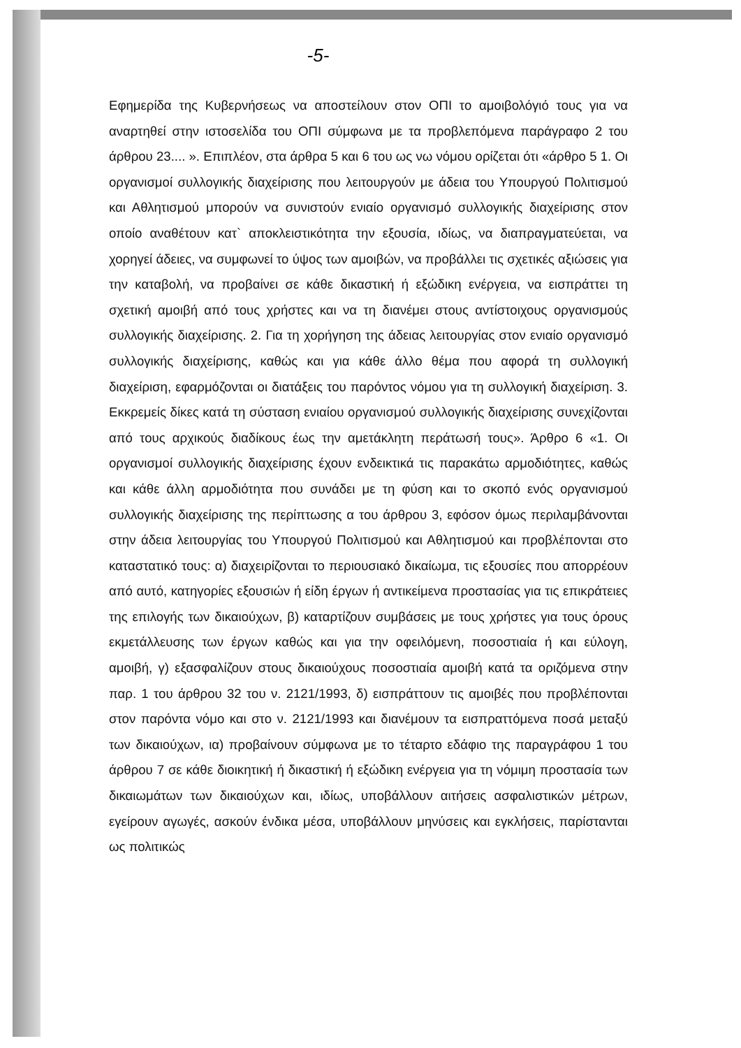-5-
Εφημερίδα της Κυβερνήσεως να αποστείλουν στον ΟΠΙ το αμοιβολόγιό τους για να αναρτηθεί στην ιστοσελίδα του ΟΠΙ σύμφωνα με τα προβλεπόμενα παράγραφο 2 του άρθρου 23.... ». Επιπλέον, στα άρθρα 5 και 6 του ως νω νόμου ορίζεται ότι «άρθρο 5 1. Οι οργανισμοί συλλογικής διαχείρισης που λειτουργούν με άδεια του Υπουργού Πολιτισμού και Αθλητισμού μπορούν να συνιστούν ενιαίο οργανισμό συλλογικής διαχείρισης στον οποίο αναθέτουν κατ` αποκλειστικότητα την εξουσία, ιδίως, να διαπραγματεύεται, να χορηγεί άδειες, να συμφωνεί το ύψος των αμοιβών, να προβάλλει τις σχετικές αξιώσεις για την καταβολή, να προβαίνει σε κάθε δικαστική ή εξώδικη ενέργεια, να εισπράττει τη σχετική αμοιβή από τους χρήστες και να τη διανέμει στους αντίστοιχους οργανισμούς συλλογικής διαχείρισης. 2. Για τη χορήγηση της άδειας λειτουργίας στον ενιαίο οργανισμό συλλογικής διαχείρισης, καθώς και για κάθε άλλο θέμα που αφορά τη συλλογική διαχείριση, εφαρμόζονται οι διατάξεις του παρόντος νόμου για τη συλλογική διαχείριση. 3. Εκκρεμείς δίκες κατά τη σύσταση ενιαίου οργανισμού συλλογικής διαχείρισης συνεχίζονται από τους αρχικούς διαδίκους έως την αμετάκλητη περάτωσή τους». Άρθρο 6 «1. Οι οργανισμοί συλλογικής διαχείρισης έχουν ενδεικτικά τις παρακάτω αρμοδιότητες, καθώς και κάθε άλλη αρμοδιότητα που συνάδει με τη φύση και το σκοπό ενός οργανισμού συλλογικής διαχείρισης της περίπτωσης α του άρθρου 3, εφόσον όμως περιλαμβάνονται στην άδεια λειτουργίας του Υπουργού Πολιτισμού και Αθλητισμού και προβλέπονται στο καταστατικό τους: α) διαχειρίζονται το περιουσιακό δικαίωμα, τις εξουσίες που απορρέουν από αυτό, κατηγορίες εξουσιών ή είδη έργων ή αντικείμενα προστασίας για τις επικράτειες της επιλογής των δικαιούχων, β) καταρτίζουν συμβάσεις με τους χρήστες για τους όρους εκμετάλλευσης των έργων καθώς και για την οφειλόμενη, ποσοστιαία ή και εύλογη, αμοιβή, γ) εξασφαλίζουν στους δικαιούχους ποσοστιαία αμοιβή κατά τα οριζόμενα στην παρ. 1 του άρθρου 32 του ν. 2121/1993, δ) εισπράττουν τις αμοιβές που προβλέπονται στον παρόντα νόμο και στο ν. 2121/1993 και διανέμουν τα εισπραττόμενα ποσά μεταξύ των δικαιούχων, ια) προβαίνουν σύμφωνα με το τέταρτο εδάφιο της παραγράφου 1 του άρθρου 7 σε κάθε διοικητική ή δικαστική ή εξώδικη ενέργεια για τη νόμιμη προστασία των δικαιωμάτων των δικαιούχων και, ιδίως, υποβάλλουν αιτήσεις ασφαλιστικών μέτρων, εγείρουν αγωγές, ασκούν ένδικα μέσα, υποβάλλουν μηνύσεις και εγκλήσεις, παρίστανται ως πολιτικώς